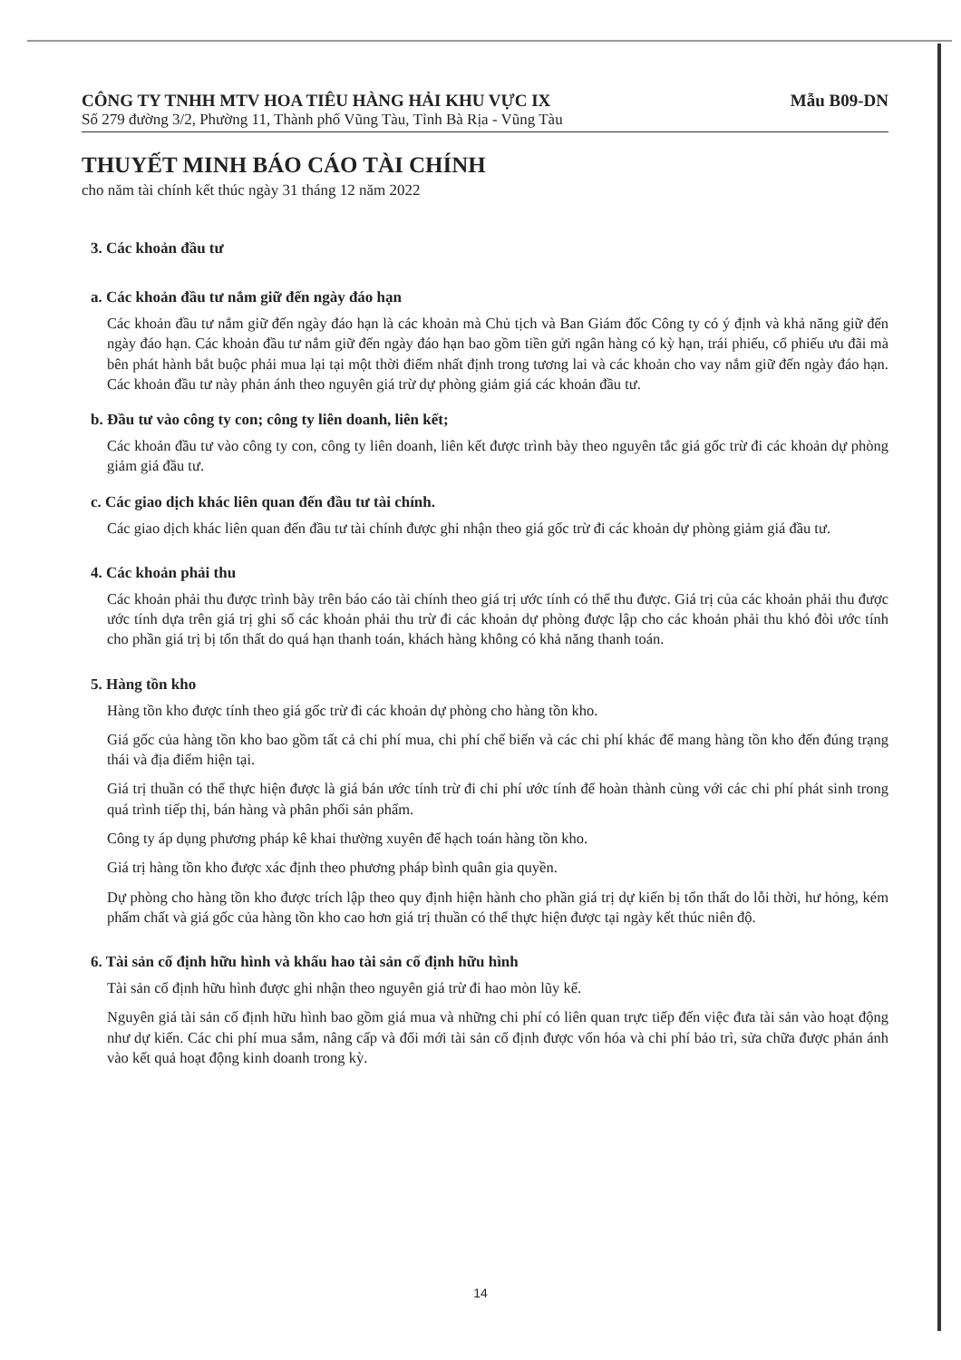CÔNG TY TNHH MTV HOA TIÊU HÀNG HẢI KHU VỰC IX Mẫu B09-DN
Số 279 đường 3/2, Phường 11, Thành phố Vũng Tàu, Tỉnh Bà Rịa - Vũng Tàu
THUYẾT MINH BÁO CÁO TÀI CHÍNH
cho năm tài chính kết thúc ngày 31 tháng 12 năm 2022
3. Các khoản đầu tư
a. Các khoản đầu tư nắm giữ đến ngày đáo hạn
Các khoản đầu tư nắm giữ đến ngày đáo hạn là các khoản mà Chủ tịch và Ban Giám đốc Công ty có ý định và khả năng giữ đến ngày đáo hạn. Các khoản đầu tư nắm giữ đến ngày đáo hạn bao gồm tiền gửi ngân hàng có kỳ hạn, trái phiếu, cổ phiếu ưu đãi mà bên phát hành bắt buộc phải mua lại tại một thời điểm nhất định trong tương lai và các khoản cho vay nắm giữ đến ngày đáo hạn. Các khoản đầu tư này phản ánh theo nguyên giá trừ dự phòng giảm giá các khoản đầu tư.
b. Đầu tư vào công ty con; công ty liên doanh, liên kết;
Các khoản đầu tư vào công ty con, công ty liên doanh, liên kết được trình bày theo nguyên tắc giá gốc trừ đi các khoản dự phòng giảm giá đầu tư.
c. Các giao dịch khác liên quan đến đầu tư tài chính.
Các giao dịch khác liên quan đến đầu tư tài chính được ghi nhận theo giá gốc trừ đi các khoản dự phòng giảm giá đầu tư.
4. Các khoản phải thu
Các khoản phải thu được trình bày trên báo cáo tài chính theo giá trị ước tính có thể thu được. Giá trị của các khoản phải thu được ước tính dựa trên giá trị ghi sổ các khoản phải thu trừ đi các khoản dự phòng được lập cho các khoản phải thu khó đòi ước tính cho phần giá trị bị tổn thất do quá hạn thanh toán, khách hàng không có khả năng thanh toán.
5. Hàng tồn kho
Hàng tồn kho được tính theo giá gốc trừ đi các khoản dự phòng cho hàng tồn kho.
Giá gốc của hàng tồn kho bao gồm tất cả chi phí mua, chi phí chế biến và các chi phí khác để mang hàng tồn kho đến đúng trạng thái và địa điểm hiện tại.
Giá trị thuần có thể thực hiện được là giá bán ước tính trừ đi chi phí ước tính để hoàn thành cùng với các chi phí phát sinh trong quá trình tiếp thị, bán hàng và phân phối sản phẩm.
Công ty áp dụng phương pháp kê khai thường xuyên để hạch toán hàng tồn kho.
Giá trị hàng tồn kho được xác định theo phương pháp bình quân gia quyền.
Dự phòng cho hàng tồn kho được trích lập theo quy định hiện hành cho phần giá trị dự kiến bị tổn thất do lỗi thời, hư hỏng, kém phẩm chất và giá gốc của hàng tồn kho cao hơn giá trị thuần có thể thực hiện được tại ngày kết thúc niên độ.
6. Tài sản cố định hữu hình và khấu hao tài sản cố định hữu hình
Tài sản cố định hữu hình được ghi nhận theo nguyên giá trừ đi hao mòn lũy kế.
Nguyên giá tài sản cố định hữu hình bao gồm giá mua và những chi phí có liên quan trực tiếp đến việc đưa tài sản vào hoạt động như dự kiến. Các chi phí mua sắm, nâng cấp và đổi mới tài sản cố định được vốn hóa và chi phí bảo trì, sửa chữa được phản ánh vào kết quả hoạt động kinh doanh trong kỳ.
14